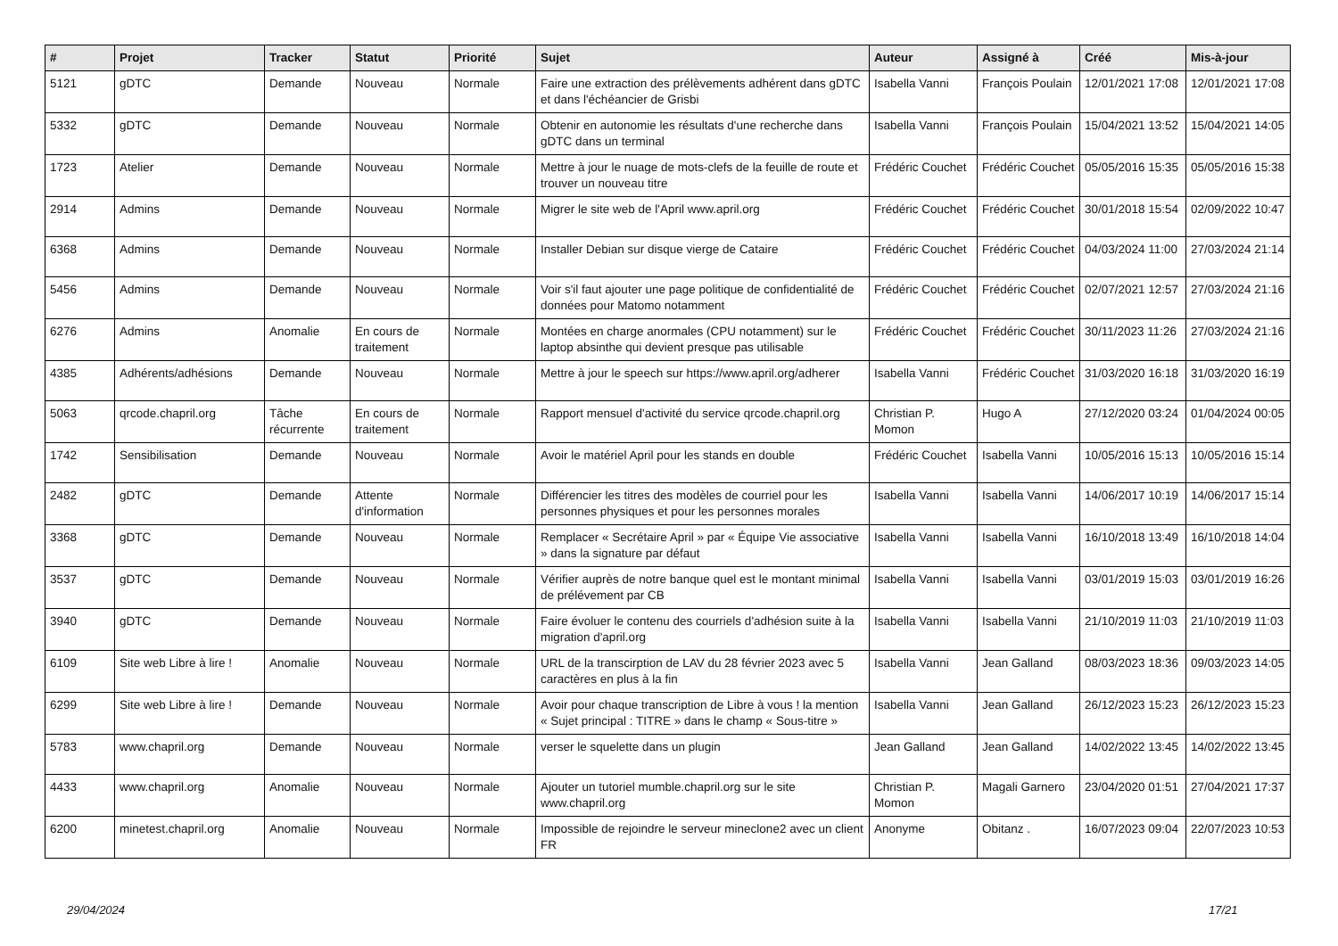| # | Projet | Tracker | Statut | Priorité | Sujet | Auteur | Assigné à | Créé | Mis-à-jour |
| --- | --- | --- | --- | --- | --- | --- | --- | --- | --- |
| 5121 | gDTC | Demande | Nouveau | Normale | Faire une extraction des prélèvements adhérent dans gDTC et dans l'échéancier de Grisbi | Isabella Vanni | François Poulain | 12/01/2021 17:08 | 12/01/2021 17:08 |
| 5332 | gDTC | Demande | Nouveau | Normale | Obtenir en autonomie les résultats d'une recherche dans gDTC dans un terminal | Isabella Vanni | François Poulain | 15/04/2021 13:52 | 15/04/2021 14:05 |
| 1723 | Atelier | Demande | Nouveau | Normale | Mettre à jour le nuage de mots-clefs de la feuille de route et trouver un nouveau titre | Frédéric Couchet | Frédéric Couchet | 05/05/2016 15:35 | 05/05/2016 15:38 |
| 2914 | Admins | Demande | Nouveau | Normale | Migrer le site web de l'April www.april.org | Frédéric Couchet | Frédéric Couchet | 30/01/2018 15:54 | 02/09/2022 10:47 |
| 6368 | Admins | Demande | Nouveau | Normale | Installer Debian sur disque vierge de Cataire | Frédéric Couchet | Frédéric Couchet | 04/03/2024 11:00 | 27/03/2024 21:14 |
| 5456 | Admins | Demande | Nouveau | Normale | Voir s'il faut ajouter une page politique de confidentialité de données pour Matomo notamment | Frédéric Couchet | Frédéric Couchet | 02/07/2021 12:57 | 27/03/2024 21:16 |
| 6276 | Admins | Anomalie | En cours de traitement | Normale | Montées en charge anormales (CPU notamment) sur le laptop absinthe qui devient presque pas utilisable | Frédéric Couchet | Frédéric Couchet | 30/11/2023 11:26 | 27/03/2024 21:16 |
| 4385 | Adhérents/adhésions | Demande | Nouveau | Normale | Mettre à jour le speech sur https://www.april.org/adherer | Isabella Vanni | Frédéric Couchet | 31/03/2020 16:18 | 31/03/2020 16:19 |
| 5063 | qrcode.chapril.org | Tâche récurrente | En cours de traitement | Normale | Rapport mensuel d'activité du service qrcode.chapril.org | Christian P. Momon | Hugo A | 27/12/2020 03:24 | 01/04/2024 00:05 |
| 1742 | Sensibilisation | Demande | Nouveau | Normale | Avoir le matériel April pour les stands en double | Frédéric Couchet | Isabella Vanni | 10/05/2016 15:13 | 10/05/2016 15:14 |
| 2482 | gDTC | Demande | Attente d'information | Normale | Différencier les titres des modèles de courriel pour les personnes physiques et pour les personnes morales | Isabella Vanni | Isabella Vanni | 14/06/2017 10:19 | 14/06/2017 15:14 |
| 3368 | gDTC | Demande | Nouveau | Normale | Remplacer « Secrétaire April » par « Équipe Vie associative » dans la signature par défaut | Isabella Vanni | Isabella Vanni | 16/10/2018 13:49 | 16/10/2018 14:04 |
| 3537 | gDTC | Demande | Nouveau | Normale | Vérifier auprès de notre banque quel est le montant minimal de prélévement par CB | Isabella Vanni | Isabella Vanni | 03/01/2019 15:03 | 03/01/2019 16:26 |
| 3940 | gDTC | Demande | Nouveau | Normale | Faire évoluer le contenu des courriels d'adhésion suite à la migration d'april.org | Isabella Vanni | Isabella Vanni | 21/10/2019 11:03 | 21/10/2019 11:03 |
| 6109 | Site web Libre à lire ! | Anomalie | Nouveau | Normale | URL de la transcirption de LAV du 28 février 2023 avec 5 caractères en plus à la fin | Isabella Vanni | Jean Galland | 08/03/2023 18:36 | 09/03/2023 14:05 |
| 6299 | Site web Libre à lire ! | Demande | Nouveau | Normale | Avoir pour chaque transcription de Libre à vous ! la mention « Sujet principal : TITRE » dans le champ « Sous-titre » | Isabella Vanni | Jean Galland | 26/12/2023 15:23 | 26/12/2023 15:23 |
| 5783 | www.chapril.org | Demande | Nouveau | Normale | verser le squelette dans un plugin | Jean Galland | Jean Galland | 14/02/2022 13:45 | 14/02/2022 13:45 |
| 4433 | www.chapril.org | Anomalie | Nouveau | Normale | Ajouter un tutoriel mumble.chapril.org sur le site www.chapril.org | Christian P. Momon | Magali Garnero | 23/04/2020 01:51 | 27/04/2021 17:37 |
| 6200 | minetest.chapril.org | Anomalie | Nouveau | Normale | Impossible de rejoindre le serveur mineclone2 avec un client FR | Anonyme | Obitanz . | 16/07/2023 09:04 | 22/07/2023 10:53 |
29/04/2024 17/21